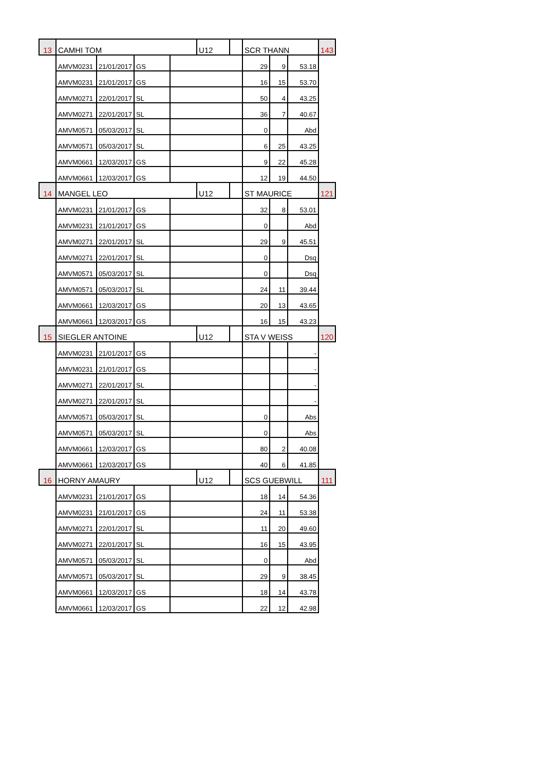| 13 | CAMHI TOM | | | | U12 | | SCR THANN | | | 143 |
| | AMVM0231 | 21/01/2017 | GS | | | | 29 | 9 | 53.18 | |
| | AMVM0231 | 21/01/2017 | GS | | | | 16 | 15 | 53.70 | |
| | AMVM0271 | 22/01/2017 | SL | | | | 50 | 4 | 43.25 | |
| | AMVM0271 | 22/01/2017 | SL | | | | 36 | 7 | 40.67 | |
| | AMVM0571 | 05/03/2017 | SL | | | | 0 | | Abd | |
| | AMVM0571 | 05/03/2017 | SL | | | | 6 | 25 | 43.25 | |
| | AMVM0661 | 12/03/2017 | GS | | | | 9 | 22 | 45.28 | |
| | AMVM0661 | 12/03/2017 | GS | | | | 12 | 19 | 44.50 | |
| 14 | MANGEL LEO | | | | U12 | | ST MAURICE | | | 121 |
| | AMVM0231 | 21/01/2017 | GS | | | | 32 | 8 | 53.01 | |
| | AMVM0231 | 21/01/2017 | GS | | | | 0 | | Abd | |
| | AMVM0271 | 22/01/2017 | SL | | | | 29 | 9 | 45.51 | |
| | AMVM0271 | 22/01/2017 | SL | | | | 0 | | Dsq | |
| | AMVM0571 | 05/03/2017 | SL | | | | 0 | | Dsq | |
| | AMVM0571 | 05/03/2017 | SL | | | | 24 | 11 | 39.44 | |
| | AMVM0661 | 12/03/2017 | GS | | | | 20 | 13 | 43.65 | |
| | AMVM0661 | 12/03/2017 | GS | | | | 16 | 15 | 43.23 | |
| 15 | SIEGLER ANTOINE | | | | U12 | | STA V WEISS | | | 120 |
| | AMVM0231 | 21/01/2017 | GS | | | | | | - | |
| | AMVM0231 | 21/01/2017 | GS | | | | | | - | |
| | AMVM0271 | 22/01/2017 | SL | | | | | | - | |
| | AMVM0271 | 22/01/2017 | SL | | | | | | - | |
| | AMVM0571 | 05/03/2017 | SL | | | | 0 | | Abs | |
| | AMVM0571 | 05/03/2017 | SL | | | | 0 | | Abs | |
| | AMVM0661 | 12/03/2017 | GS | | | | 80 | 2 | 40.08 | |
| | AMVM0661 | 12/03/2017 | GS | | | | 40 | 6 | 41.85 | |
| 16 | HORNY AMAURY | | | | U12 | | SCS GUEBWILL | | | 111 |
| | AMVM0231 | 21/01/2017 | GS | | | | 18 | 14 | 54.36 | |
| | AMVM0231 | 21/01/2017 | GS | | | | 24 | 11 | 53.38 | |
| | AMVM0271 | 22/01/2017 | SL | | | | 11 | 20 | 49.60 | |
| | AMVM0271 | 22/01/2017 | SL | | | | 16 | 15 | 43.95 | |
| | AMVM0571 | 05/03/2017 | SL | | | | 0 | | Abd | |
| | AMVM0571 | 05/03/2017 | SL | | | | 29 | 9 | 38.45 | |
| | AMVM0661 | 12/03/2017 | GS | | | | 18 | 14 | 43.78 | |
| | AMVM0661 | 12/03/2017 | GS | | | | 22 | 12 | 42.98 | |